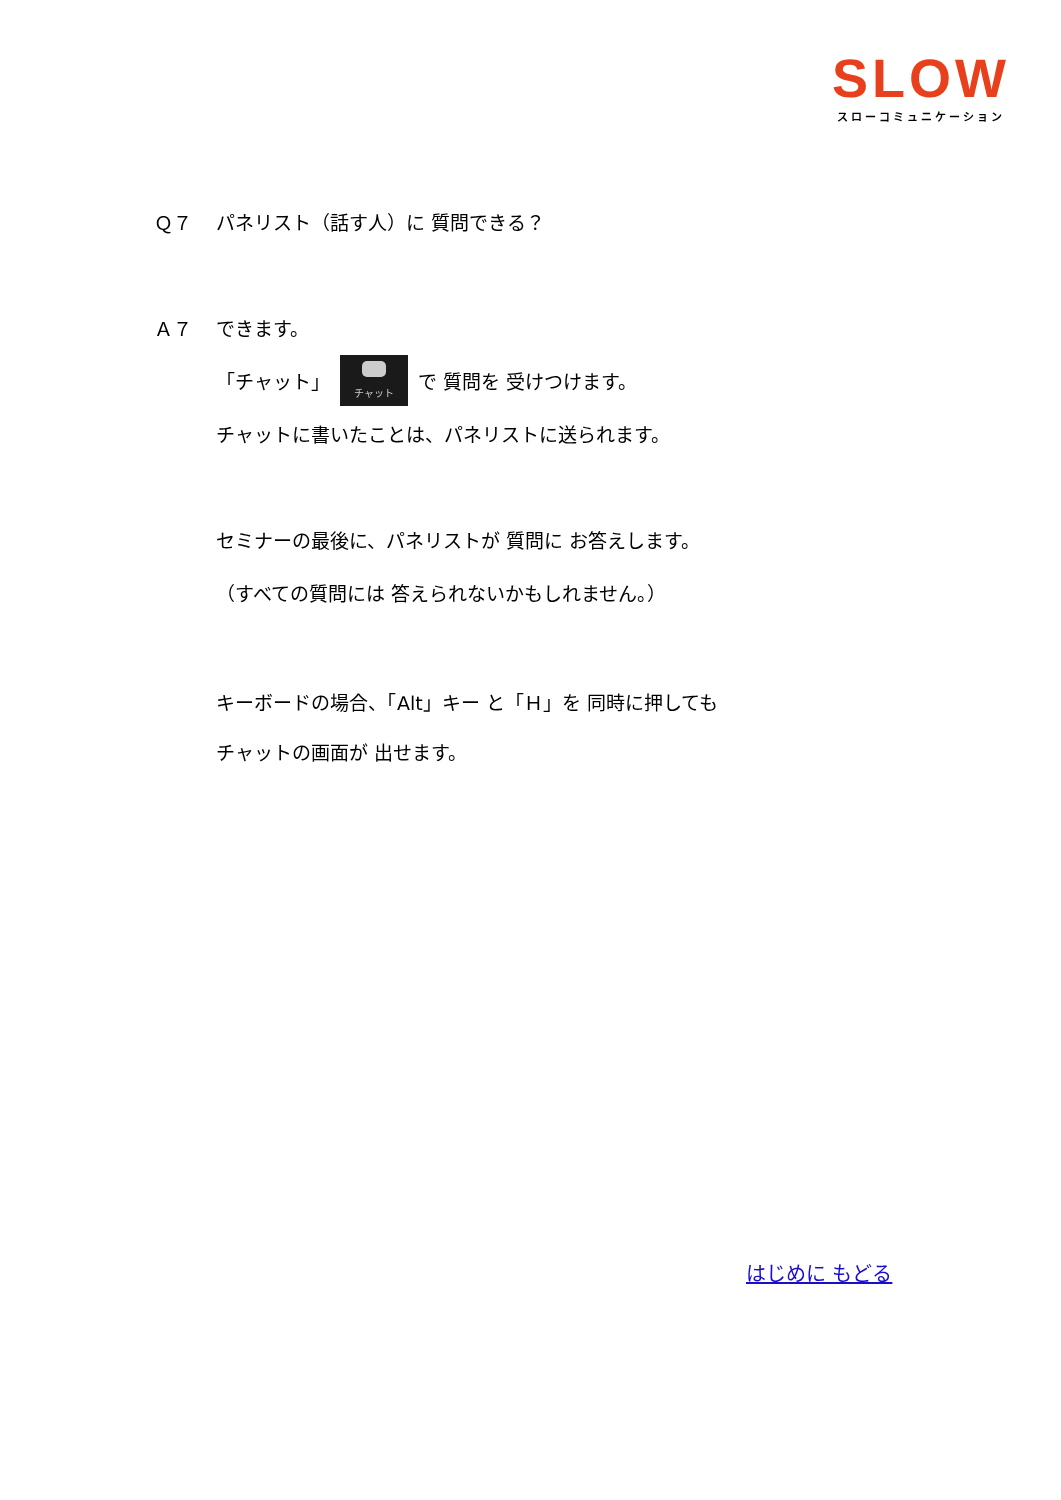SLOW
スローコミュニケーション
Ｑ７ パネリスト（話す人）に 質問できる？
Ａ７ できます。
「チャット」 チャット で 質問を 受けつけます。
チャットに書いたことは、パネリストに送られます。
セミナーの最後に、パネリストが 質問に お答えします。
（すべての質問には 答えられないかもしれません。）
キーボードの場合、「Alt」キー と「Ｈ」を 同時に押しても
チャットの画面が 出せます。
はじめに もどる